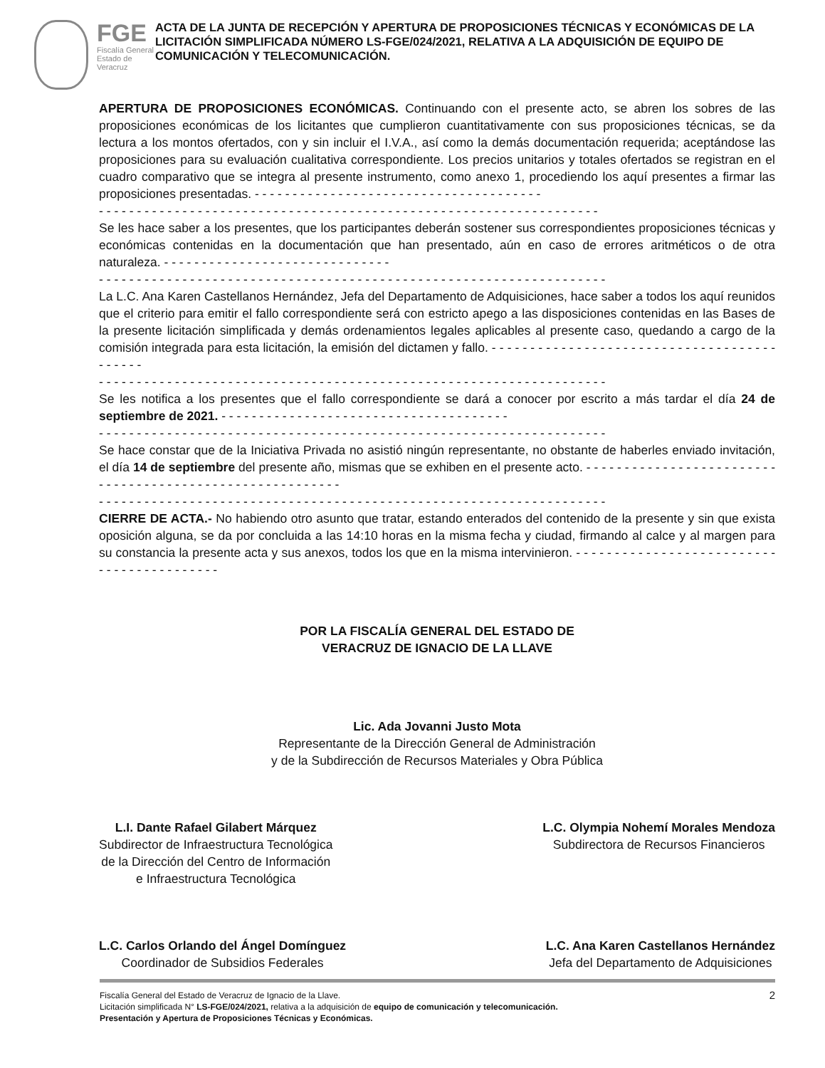FGE
Fiscalía General
Estado de Veracruz
ACTA DE LA JUNTA DE RECEPCIÓN Y APERTURA DE PROPOSICIONES TÉCNICAS Y ECONÓMICAS DE LA LICITACIÓN SIMPLIFICADA NÚMERO LS-FGE/024/2021, RELATIVA A LA ADQUISICIÓN DE EQUIPO DE COMUNICACIÓN Y TELECOMUNICACIÓN.
APERTURA DE PROPOSICIONES ECONÓMICAS. Continuando con el presente acto, se abren los sobres de las proposiciones económicas de los licitantes que cumplieron cuantitativamente con sus proposiciones técnicas, se da lectura a los montos ofertados, con y sin incluir el I.V.A., así como la demás documentación requerida; aceptándose las proposiciones para su evaluación cualitativa correspondiente. Los precios unitarios y totales ofertados se registran en el cuadro comparativo que se integra al presente instrumento, como anexo 1, procediendo los aquí presentes a firmar las proposiciones presentadas. - - - - - - - - - - - - - - - - - - - - - - - - - - - - - - - - - - - - - -
- - - - - - - - - - - - - - - - - - - - - - - - - - - - - - - - - - - - - - - - - - - - - - - - - - - - - - - - - - - - - - - - - -
Se les hace saber a los presentes, que los participantes deberán sostener sus correspondientes proposiciones técnicas y económicas contenidas en la documentación que han presentado, aún en caso de errores aritméticos o de otra naturaleza. - - - - - - - - - - - - - - - - - - - - - - - - - - - - - -
- - - - - - - - - - - - - - - - - - - - - - - - - - - - - - - - - - - - - - - - - - - - - - - - - - - - - - - - - - - - - - - - - - -
La L.C. Ana Karen Castellanos Hernández, Jefa del Departamento de Adquisiciones, hace saber a todos los aquí reunidos que el criterio para emitir el fallo correspondiente será con estricto apego a las disposiciones contenidas en las Bases de la presente licitación simplificada y demás ordenamientos legales aplicables al presente caso, quedando a cargo de la comisión integrada para esta licitación, la emisión del dictamen y fallo. - - - - - - - - - - - - - - - - - - - - - - - - - - - - - - - - - - - - - - - - - - -
- - - - - - - - - - - - - - - - - - - - - - - - - - - - - - - - - - - - - - - - - - - - - - - - - - - - - - - - - - - - - - - - - - -
Se les notifica a los presentes que el fallo correspondiente se dará a conocer por escrito a más tardar el día 24 de septiembre de 2021. - - - - - - - - - - - - - - - - - - - - - - - - - - - - - - - - - - - - - -
- - - - - - - - - - - - - - - - - - - - - - - - - - - - - - - - - - - - - - - - - - - - - - - - - - - - - - - - - - - - - - - - - - -
Se hace constar que de la Iniciativa Privada no asistió ningún representante, no obstante de haberles enviado invitación, el día 14 de septiembre del presente año, mismas que se exhiben en el presente acto. - - - - - - - - - - - - - - - - - - - - - - - - - - - - - - - - - - - - - - - - - - - - - - - - - - - - - - - - -
- - - - - - - - - - - - - - - - - - - - - - - - - - - - - - - - - - - - - - - - - - - - - - - - - - - - - - - - - - - - - - - - - - -
CIERRE DE ACTA.- No habiendo otro asunto que tratar, estando enterados del contenido de la presente y sin que exista oposición alguna, se da por concluida a las 14:10 horas en la misma fecha y ciudad, firmando al calce y al margen para su constancia la presente acta y sus anexos, todos los que en la misma intervinieron. - - - - - - - - - - - - - - - - - - - - - - - - - - - - - - - - - - - - - - - - - -
POR LA FISCALÍA GENERAL DEL ESTADO DE
VERACRUZ DE IGNACIO DE LA LLAVE
Lic. Ada Jovanni Justo Mota
Representante de la Dirección General de Administración
y de la Subdirección de Recursos Materiales y Obra Pública
L.I. Dante Rafael Gilabert Márquez
Subdirector de Infraestructura Tecnológica
de la Dirección del Centro de Información
e Infraestructura Tecnológica
L.C. Olympia Nohemí Morales Mendoza
Subdirectora de Recursos Financieros
L.C. Carlos Orlando del Ángel Domínguez
Coordinador de Subsidios Federales
L.C. Ana Karen Castellanos Hernández
Jefa del Departamento de Adquisiciones
Fiscalía General del Estado de Veracruz de Ignacio de la Llave.
Licitación simplificada N° LS-FGE/024/2021, relativa a la adquisición de equipo de comunicación y telecomunicación.
Presentación y Apertura de Proposiciones Técnicas y Económicas.
2